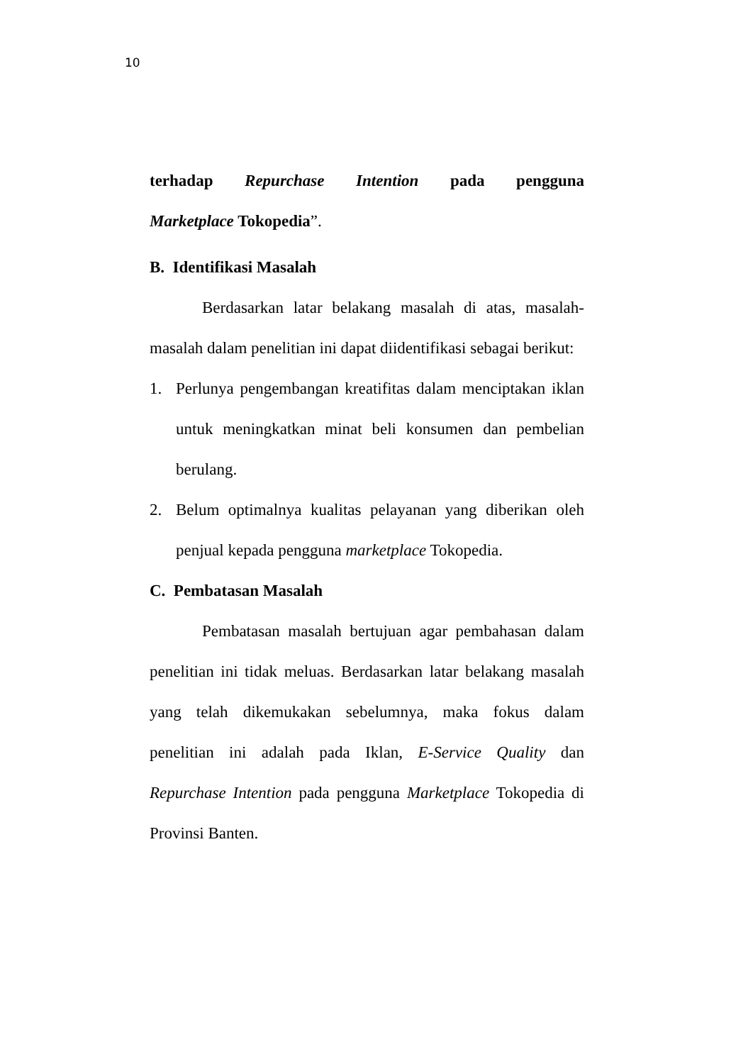10
terhadap Repurchase Intention pada pengguna
Marketplace Tokopedia”.
B. Identifikasi Masalah
Berdasarkan latar belakang masalah di atas, masalah-masalah dalam penelitian ini dapat diidentifikasi sebagai berikut:
1. Perlunya pengembangan kreatifitas dalam menciptakan iklan untuk meningkatkan minat beli konsumen dan pembelian berulang.
2. Belum optimalnya kualitas pelayanan yang diberikan oleh penjual kepada pengguna marketplace Tokopedia.
C. Pembatasan Masalah
Pembatasan masalah bertujuan agar pembahasan dalam penelitian ini tidak meluas. Berdasarkan latar belakang masalah yang telah dikemukakan sebelumnya, maka fokus dalam penelitian ini adalah pada Iklan, E-Service Quality dan Repurchase Intention pada pengguna Marketplace Tokopedia di Provinsi Banten.